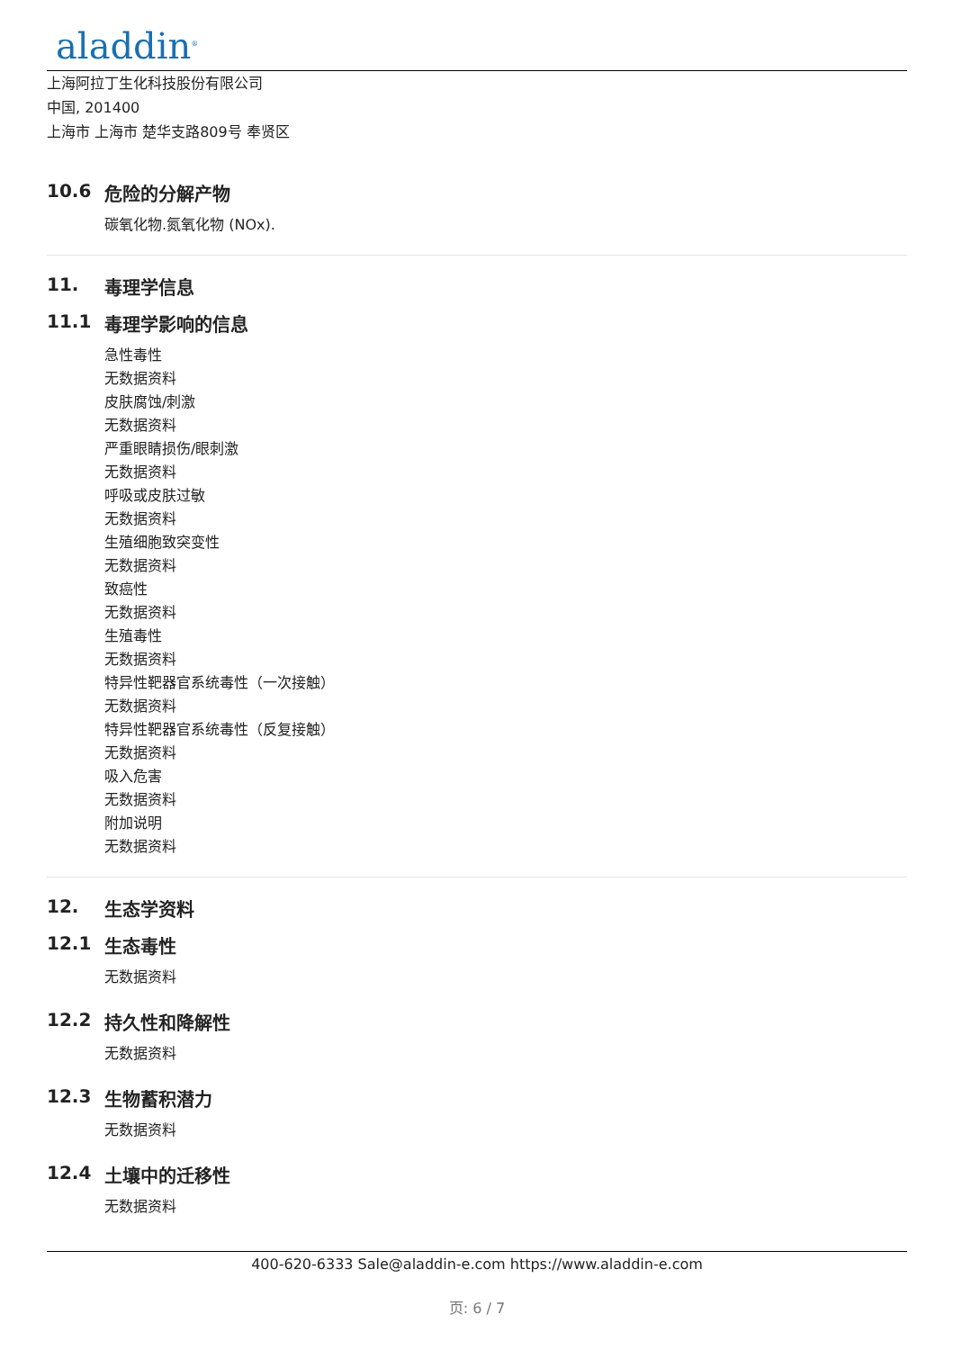aladdin<sup>®</sup>
上海阿拉丁生化科技股份有限公司
中国, 201400
上海市 上海市 楚华支路809号 奉贤区
10.6 危险的分解产物
碳氧化物.氮氧化物 (NOx).
11. 毒理学信息
11.1 毒理学影响的信息
急性毒性
无数据资料
皮肤腐蚀/刺激
无数据资料
严重眼睛损伤/眼刺激
无数据资料
呼吸或皮肤过敏
无数据资料
生殖细胞致突变性
无数据资料
致癌性
无数据资料
生殖毒性
无数据资料
特异性靶器官系统毒性（一次接触）
无数据资料
特异性靶器官系统毒性（反复接触）
无数据资料
吸入危害
无数据资料
附加说明
无数据资料
12. 生态学资料
12.1 生态毒性
无数据资料
12.2 持久性和降解性
无数据资料
12.3 生物蓄积潜力
无数据资料
12.4 土壤中的迁移性
无数据资料
400-620-6333 Sale@aladdin-e.com https://www.aladdin-e.com
页: 6 / 7